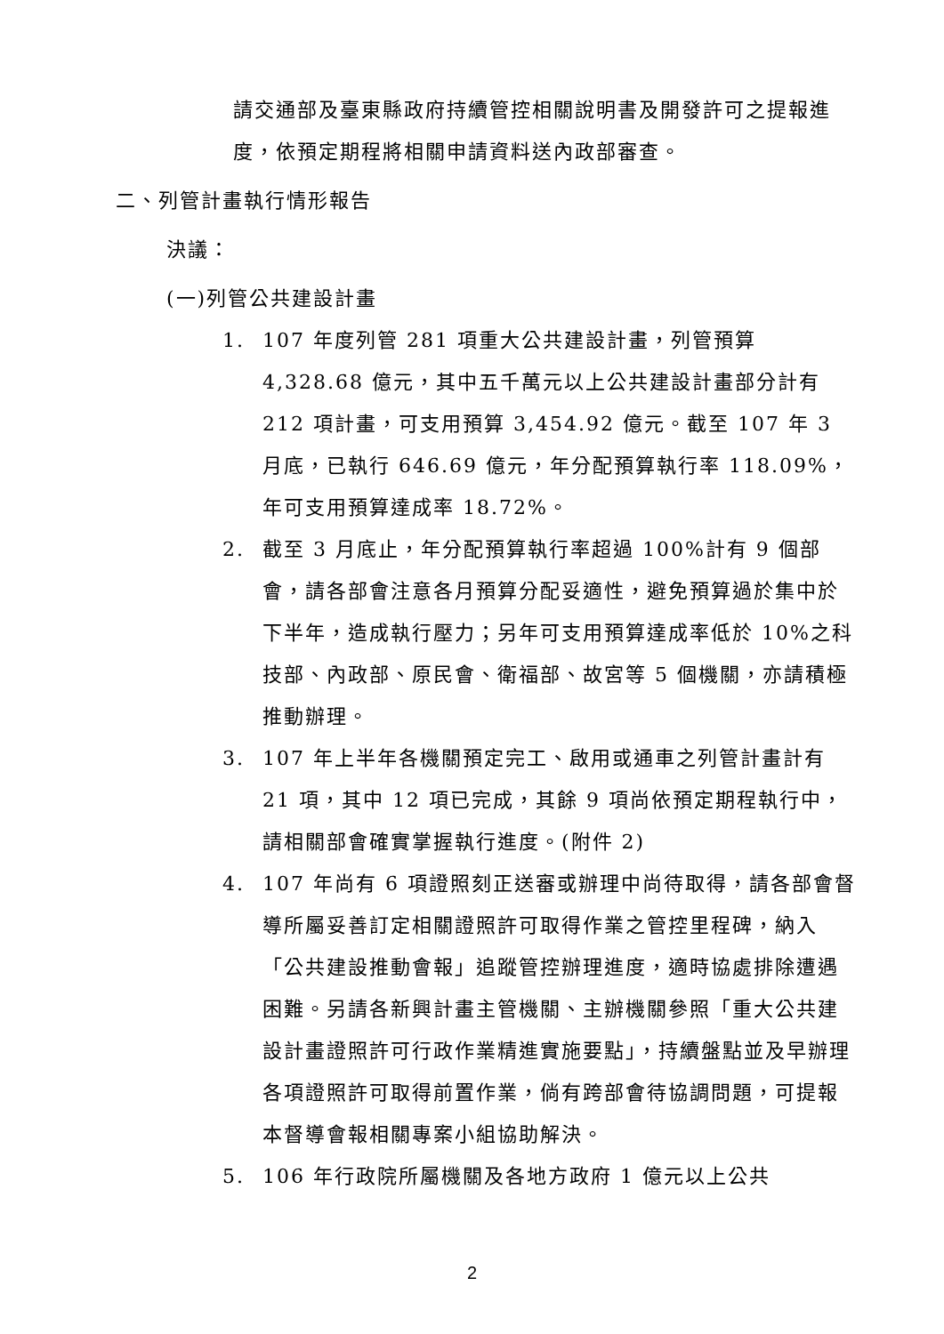請交通部及臺東縣政府持續管控相關說明書及開發許可之提報進度，依預定期程將相關申請資料送內政部審查。
二、列管計畫執行情形報告
決議：
(一)列管公共建設計畫
1. 107 年度列管 281 項重大公共建設計畫，列管預算 4,328.68 億元，其中五千萬元以上公共建設計畫部分計有 212 項計畫，可支用預算 3,454.92 億元。截至 107 年 3 月底，已執行 646.69 億元，年分配預算執行率 118.09%，年可支用預算達成率 18.72%。
2. 截至 3 月底止，年分配預算執行率超過 100%計有 9 個部會，請各部會注意各月預算分配妥適性，避免預算過於集中於下半年，造成執行壓力；另年可支用預算達成率低於 10%之科技部、內政部、原民會、衛福部、故宮等 5 個機關，亦請積極推動辦理。
3. 107 年上半年各機關預定完工、啟用或通車之列管計畫計有 21 項，其中 12 項已完成，其餘 9 項尚依預定期程執行中，請相關部會確實掌握執行進度。(附件 2)
4. 107 年尚有 6 項證照刻正送審或辦理中尚待取得，請各部會督導所屬妥善訂定相關證照許可取得作業之管控里程碑，納入「公共建設推動會報」追蹤管控辦理進度，適時協處排除遭遇困難。另請各新興計畫主管機關、主辦機關參照「重大公共建設計畫證照許可行政作業精進實施要點」，持續盤點並及早辦理各項證照許可取得前置作業，倘有跨部會待協調問題，可提報本督導會報相關專案小組協助解決。
5. 106 年行政院所屬機關及各地方政府 1 億元以上公共
2